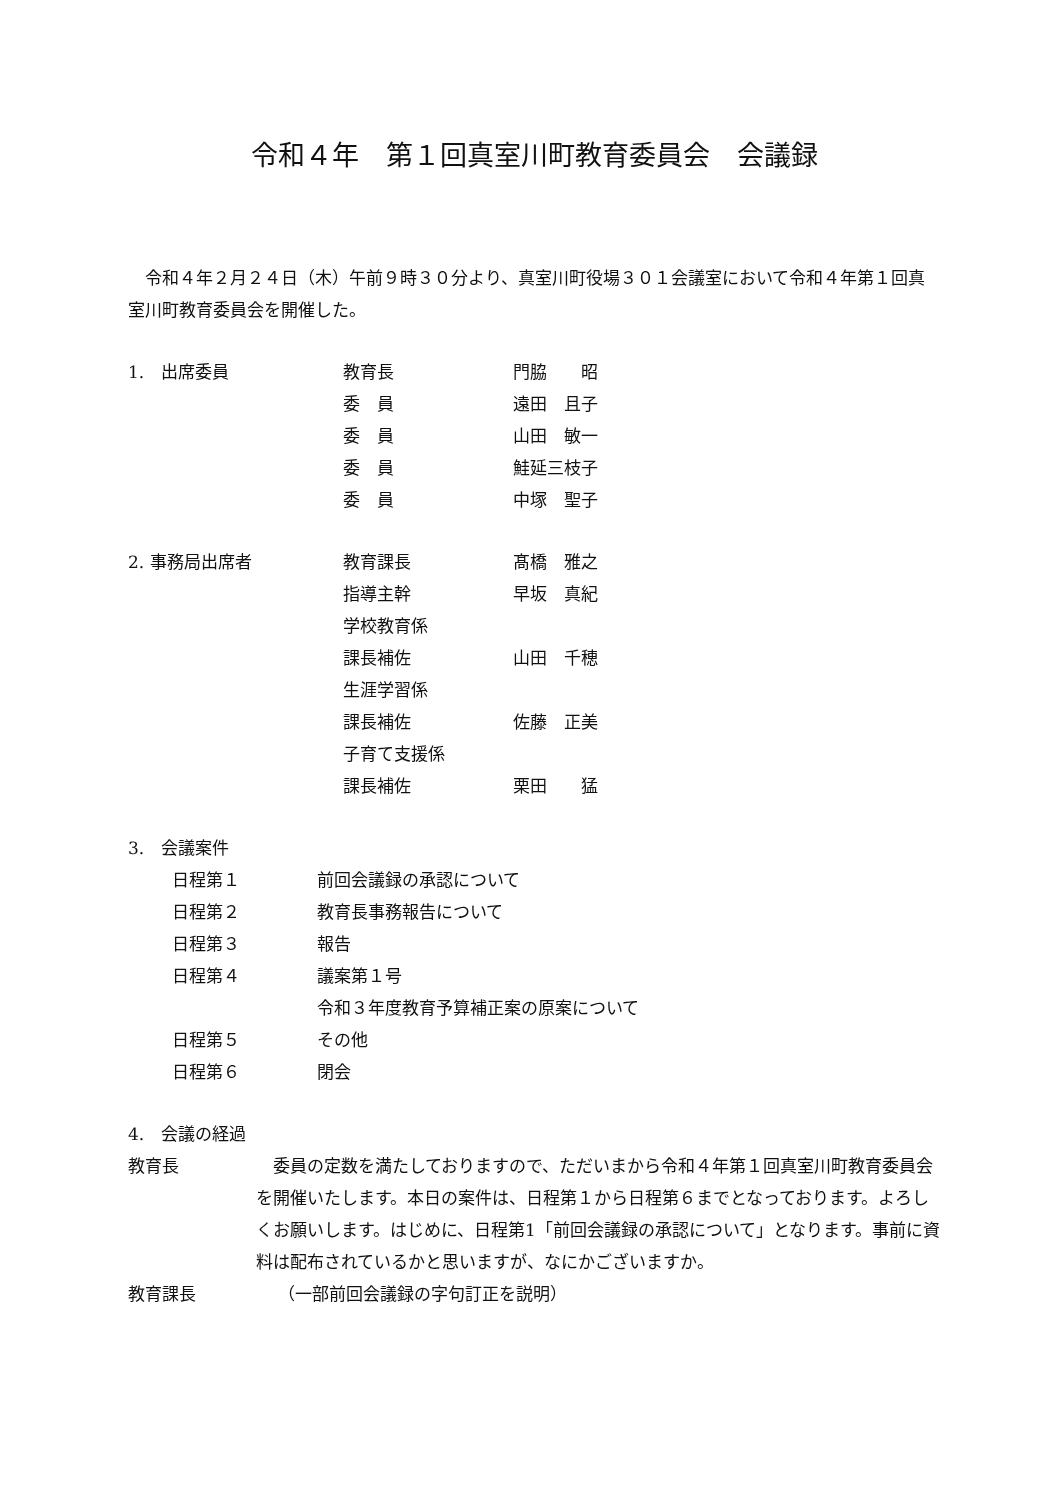令和４年　第１回真室川町教育委員会　会議録
　令和４年２月２４日（木）午前９時３０分より、真室川町役場３０１会議室において令和４年第１回真室川町教育委員会を開催した。
1.　出席委員 教育長 門脇　　昭
委　員 遠田　且子
委　員 山田　敏一
委　員 鮭延三枝子
委　員 中塚　聖子
2. 事務局出席者 教育課長 髙橋　雅之
指導主幹 早坂　真紀
学校教育係
課長補佐 山田　千穂
生涯学習係
課長補佐 佐藤　正美
子育て支援係
課長補佐 栗田　　猛
3.　会議案件
日程第１ 前回会議録の承認について
日程第２ 教育長事務報告について
日程第３ 報告
日程第４ 議案第１号
令和３年度教育予算補正案の原案について
日程第５ その他
日程第６ 閉会
4.　会議の経過
教育長 　委員の定数を満たしておりますので、ただいまから令和４年第１回真室川町教育委員会を開催いたします。本日の案件は、日程第１から日程第６までとなっております。よろしくお願いします。はじめに、日程第1「前回会議録の承認について」となります。事前に資料は配布されているかと思いますが、なにかございますか。
教育課長 （一部前回会議録の字句訂正を説明）